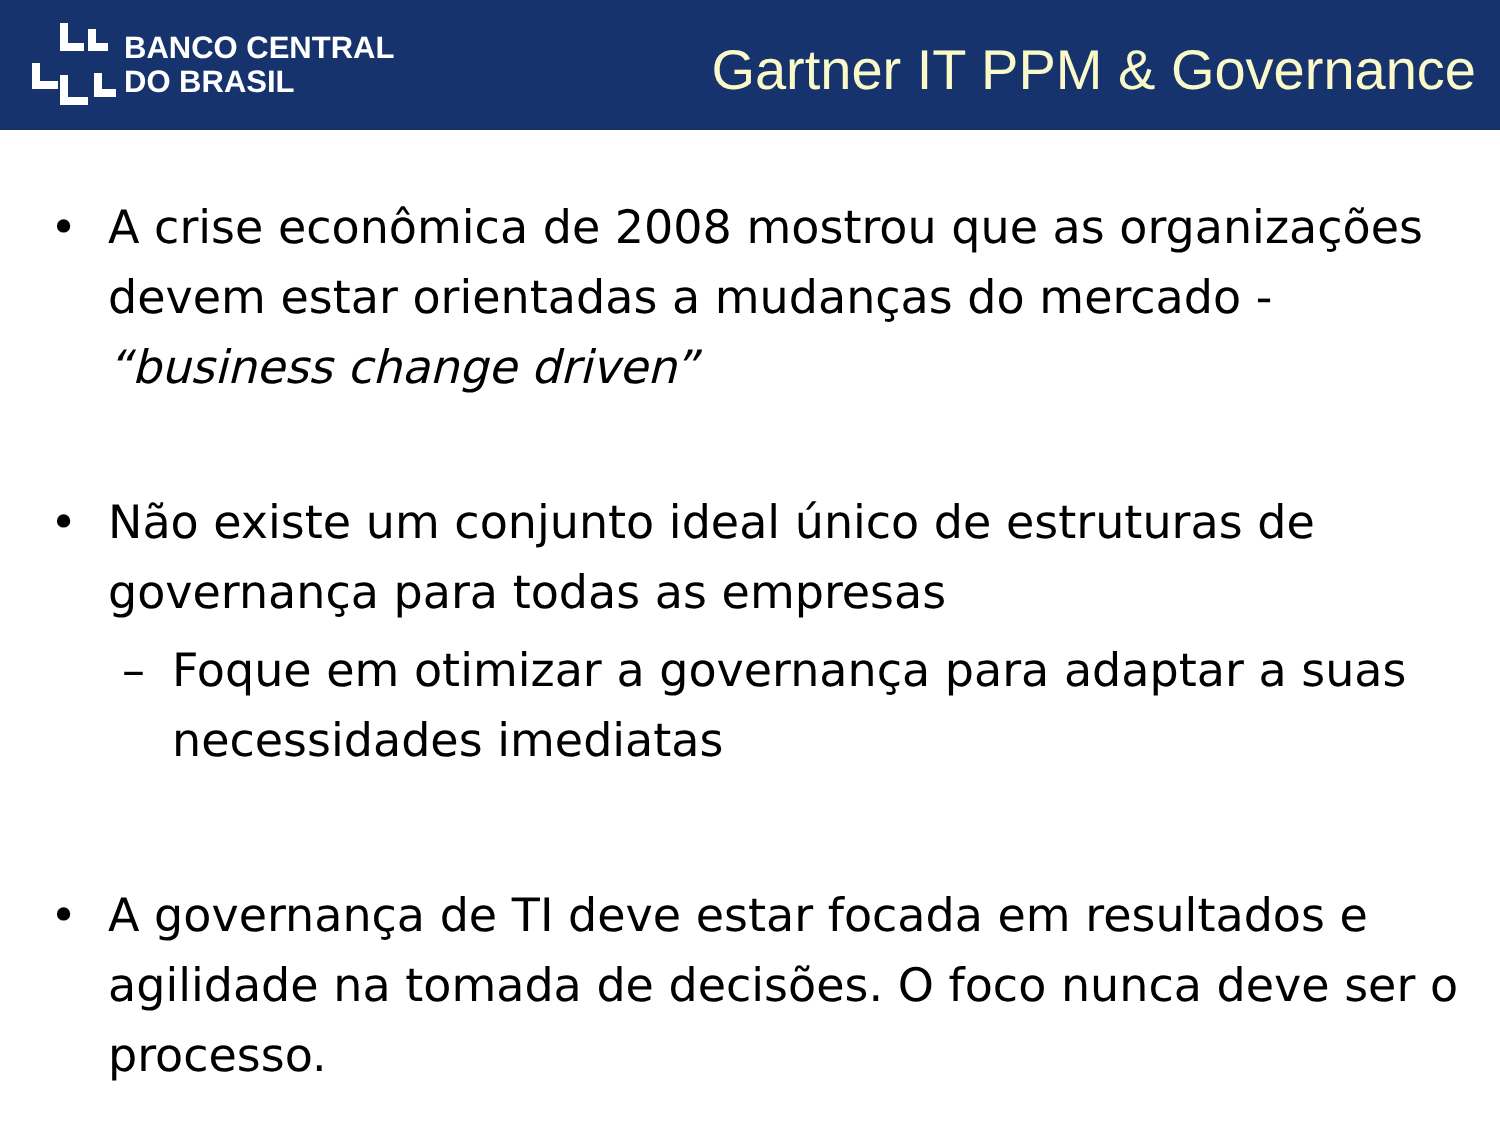BANCO CENTRAL
DO BRASIL
Gartner IT PPM & Governance
• A crise econômica de 2008 mostrou que as organizações devem estar orientadas a mudanças do mercado - “business change driven”
• Não existe um conjunto ideal único de estruturas de governança para todas as empresas
– Foque em otimizar a governança para adaptar a suas necessidades imediatas
• A governança de TI deve estar focada em resultados e agilidade na tomada de decisões. O foco nunca deve ser o processo.